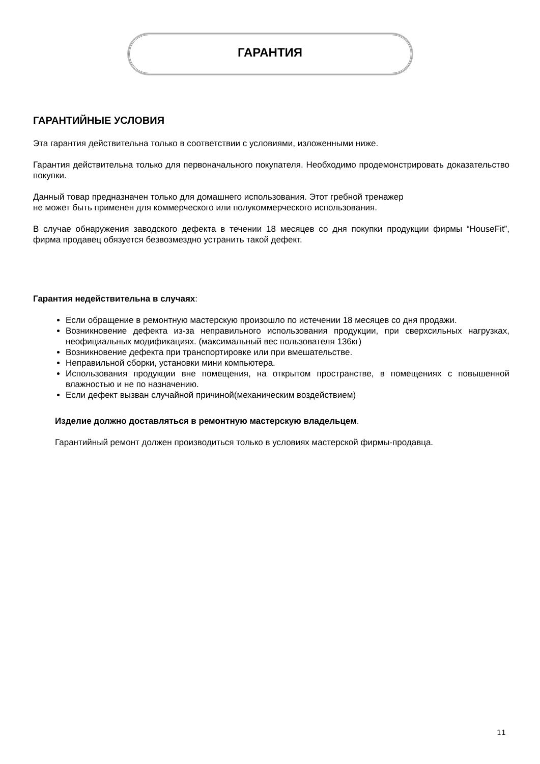ГАРАНТИЯ
ГАРАНТИЙНЫЕ УСЛОВИЯ
Эта гарантия действительна только в соответствии с условиями, изложенными ниже.
Гарантия действительна только для первоначального покупателя. Необходимо продемонстрировать доказательство покупки.
Данный товар предназначен только для домашнего использования. Этот гребной тренажер
не может быть применен для коммерческого или полукоммерческого использования.
В случае обнаружения заводского дефекта в течении 18 месяцев со дня покупки продукции фирмы “HouseFit”, фирма продавец обязуется безвозмездно устранить такой дефект.
Гарантия недействительна в случаях:
Если обращение в ремонтную мастерскую произошло по истечении 18 месяцев со дня продажи.
Возникновение дефекта из-за неправильного использования продукции, при сверхсильных нагрузках, неофициальных модификациях. (максимальный вес пользователя 136кг)
Возникновение дефекта при транспортировке или при вмешательстве.
Неправильной сборки, установки мини компьютера.
Использования продукции вне помещения, на открытом пространстве, в помещениях с повышенной влажностью и не по назначению.
Если дефект вызван случайной причиной(механическим воздействием)
Изделие должно доставляться в ремонтную мастерскую владельцем.
Гарантийный ремонт должен производиться только в условиях мастерской фирмы-продавца.
11